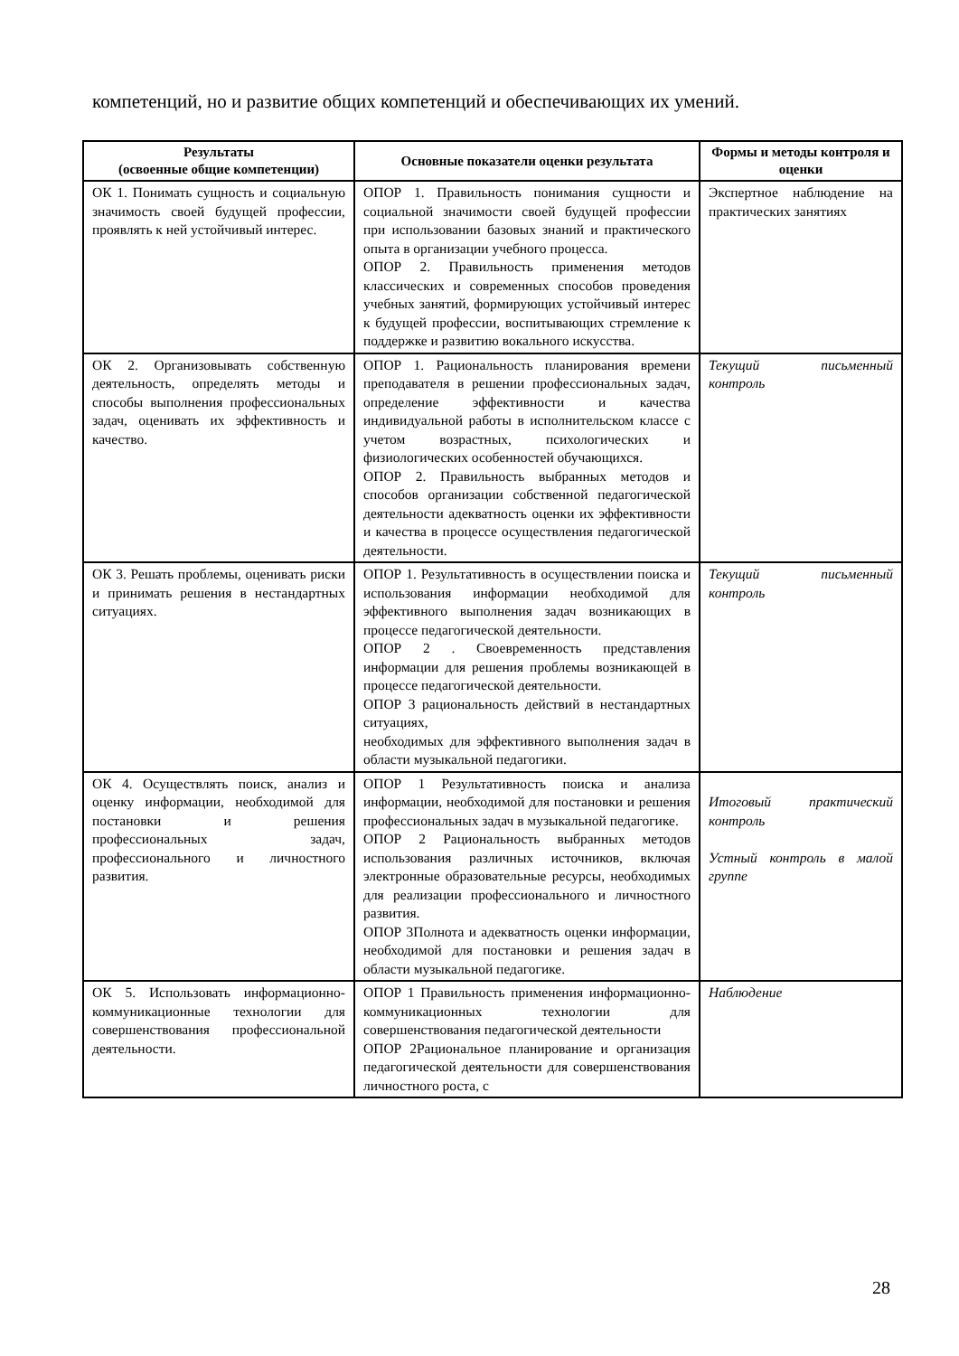компетенций, но и развитие общих компетенций и обеспечивающих их умений.
| Результаты (освоенные общие компетенции) | Основные показатели оценки результата | Формы и методы контроля и оценки |
| --- | --- | --- |
| ОК 1. Понимать сущность и социальную значимость своей будущей профессии, проявлять к ней устойчивый интерес. | ОПОР 1. Правильность понимания сущности и социальной значимости своей будущей профессии при использовании базовых знаний и практического опыта в организации учебного процесса. ОПОР 2. Правильность применения методов классических и современных способов проведения учебных занятий, формирующих устойчивый интерес к будущей профессии, воспитывающих стремление к поддержке и развитию вокального искусства. | Экспертное наблюдение на практических занятиях |
| ОК 2. Организовывать собственную деятельность, определять методы и способы выполнения профессиональных задач, оценивать их эффективность и качество. | ОПОР 1. Рациональность планирования времени преподавателя в решении профессиональных задач, определение эффективности и качества индивидуальной работы в исполнительском классе с учетом возрастных, психологических и физиологических особенностей обучающихся. ОПОР 2. Правильность выбранных методов и способов организации собственной педагогической деятельности адекватность оценки их эффективности и качества в процессе осуществления педагогической деятельности. | Текущий письменный контроль |
| ОК 3. Решать проблемы, оценивать риски и принимать решения в нестандартных ситуациях. | ОПОР 1. Результативность в осуществлении поиска и использования информации необходимой для эффективного выполнения задач возникающих в процессе педагогической деятельности. ОПОР 2 . Своевременность представления информации для решения проблемы возникающей в процессе педагогической деятельности. ОПОР 3 рациональность действий в нестандартных ситуациях, необходимых для эффективного выполнения задач в области музыкальной педагогики. | Текущий письменный контроль |
| ОК 4. Осуществлять поиск, анализ и оценку информации, необходимой для постановки и решения профессиональных задач, профессионального и личностного развития. | ОПОР 1 Результативность поиска и анализа информации, необходимой для постановки и решения профессиональных задач в музыкальной педагогике. ОПОР 2 Рациональность выбранных методов использования различных источников, включая электронные образовательные ресурсы, необходимых для реализации профессионального и личностного развития. ОПОР 3Полнота и адекватность оценки информации, необходимой для постановки и решения задач в области музыкальной педагогике. | Итоговый практический контроль Устный контроль в малой группе |
| ОК 5. Использовать информационно-коммуникационные технологии для совершенствования профессиональной деятельности. | ОПОР 1 Правильность применения информационно-коммуникационных технологии для совершенствования педагогической деятельности ОПОР 2Рациональное планирование и организация педагогической деятельности для совершенствования личностного роста, с | Наблюдение |
28